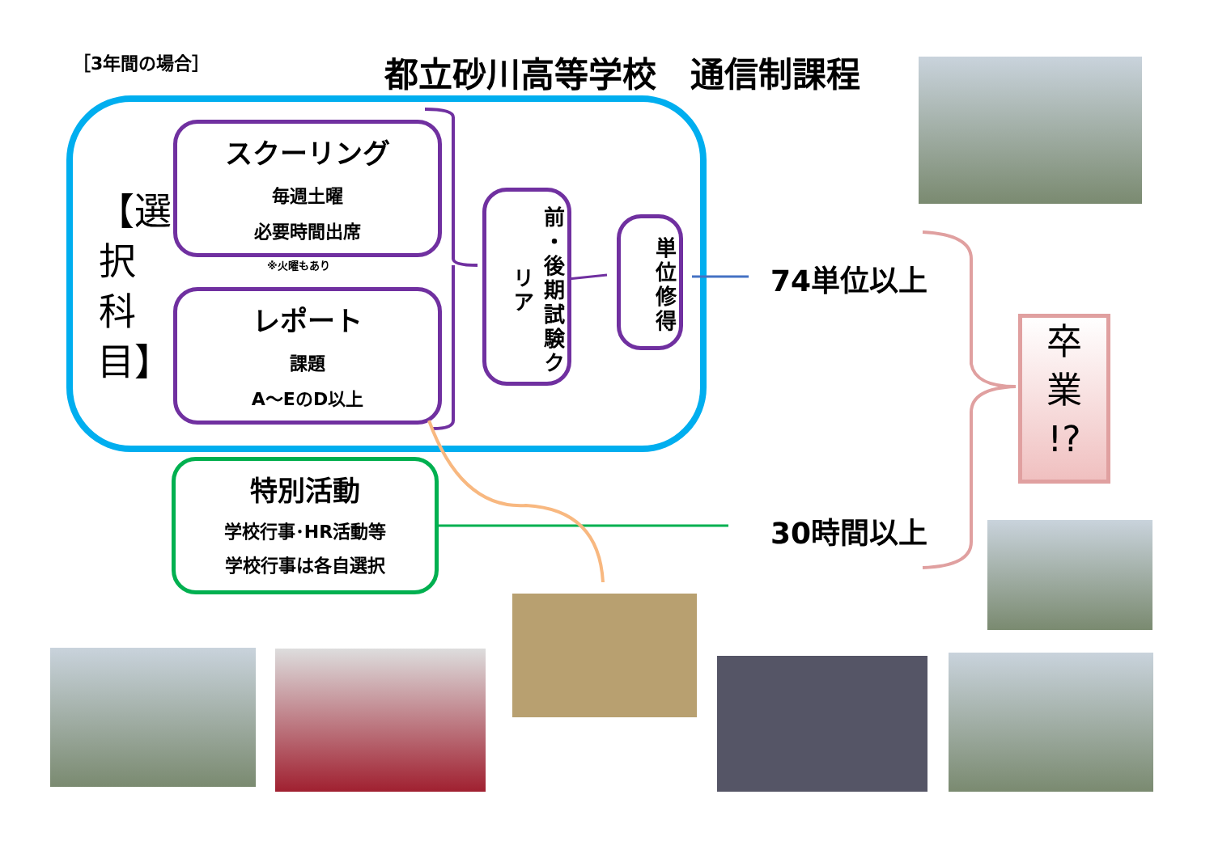［3年間の場合］ 都立砂川高等学校　通信制課程
【選択科目】
スクーリング
毎週土曜
必要時間出席
※火曜もあり
レポート
課題
A～EのD以上
前・後期試験クリア
単位修得
特別活動
学校行事･HR活動等
学校行事は各自選択
74単位以上
30時間以上
卒
業
!?